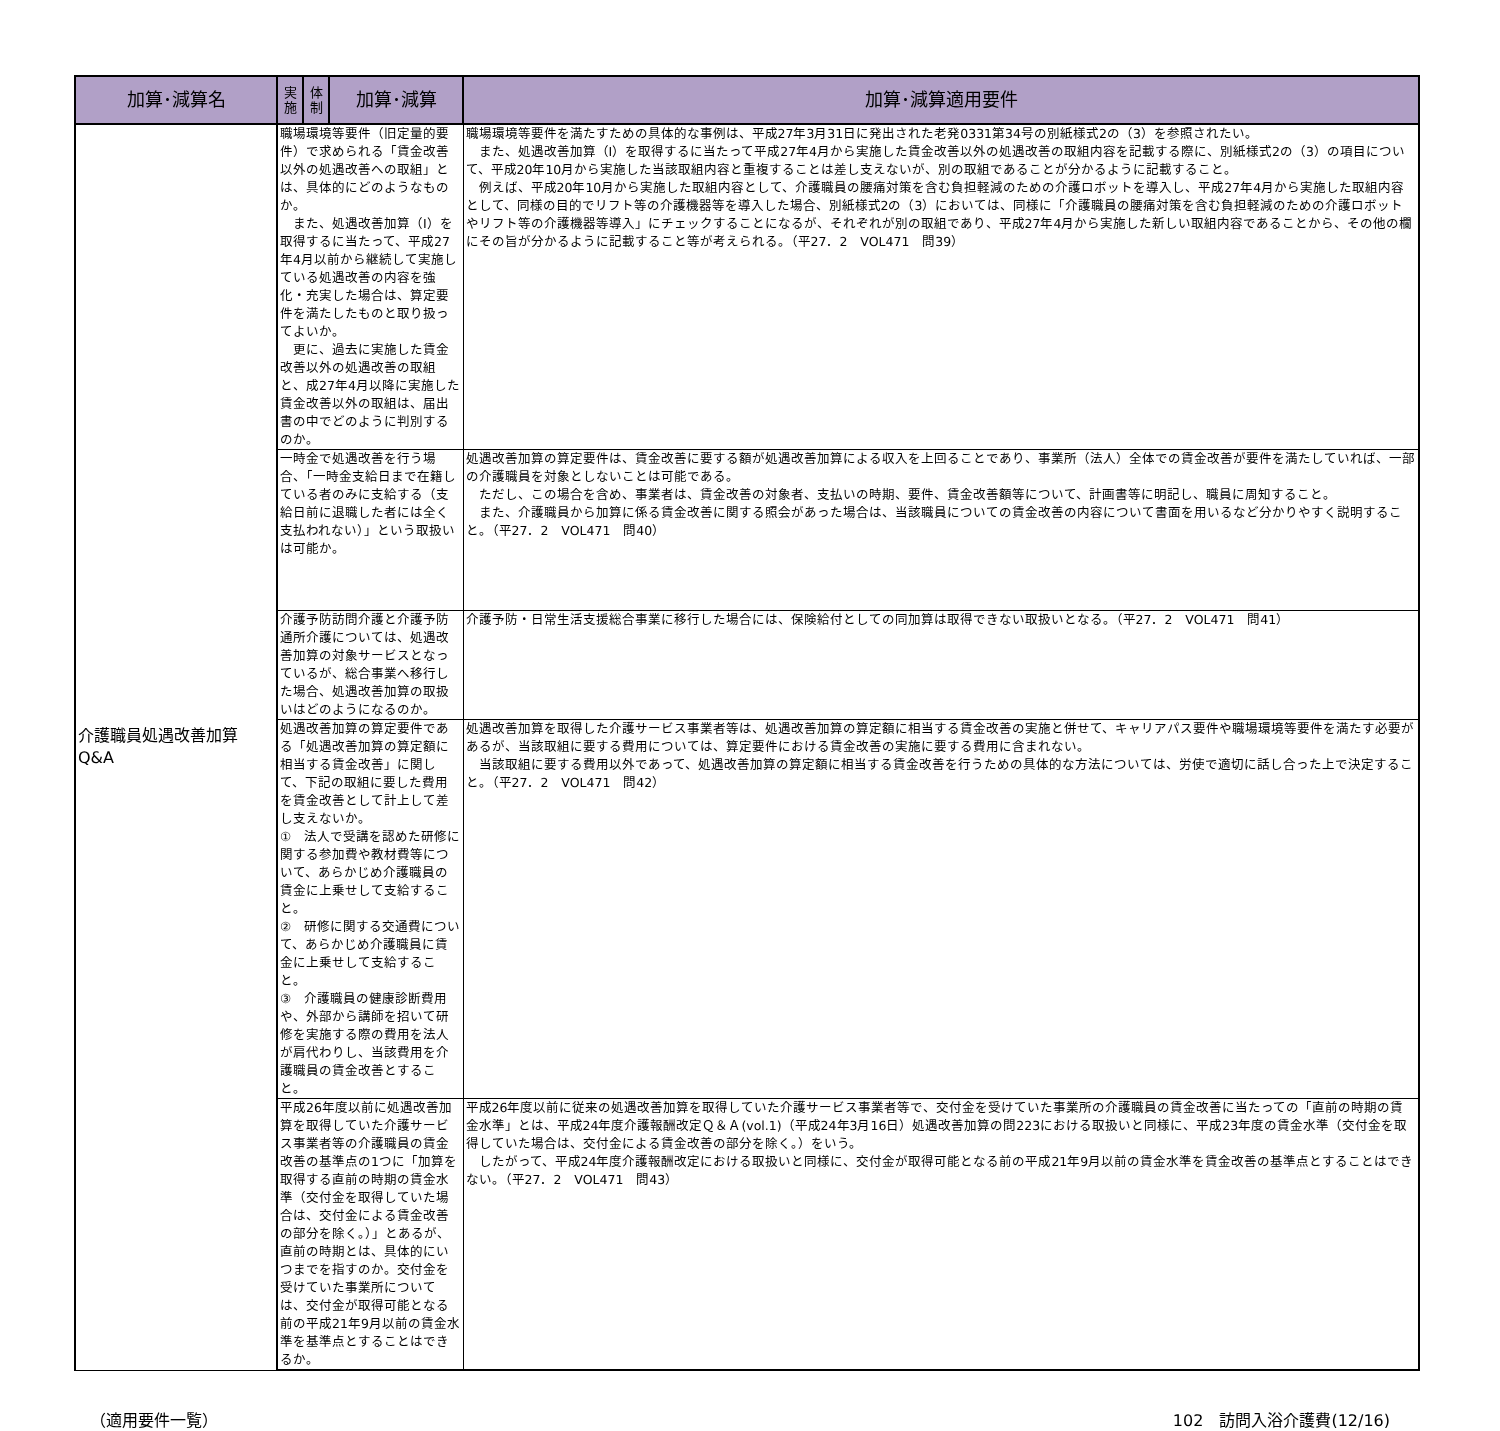| 加算･減算名 | 実 施 | 体 制 | 加算･減算 | 加算･減算適用要件 |
| --- | --- | --- | --- | --- |
| 介護職員処遇改善加算 Q&A | 職場環境等要件（旧定量的要件）で求められる「賃金改善以外の処遇改善への取組」とは、具体的にどのようなものか。 また、処遇改善加算（Ⅰ）を取得するに当たって、平成27年4月以前から継続して実施している処遇改善の内容を強化・充実した場合は、算定要件を満たしたものと取り扱ってよいか。 更に、過去に実施した賃金改善以外の処遇改善の取組と、成27年4月以降に実施した賃金改善以外の取組は、届出書の中でどのように判別するのか。 | | | 職場環境等要件を満たすための具体的な事例は、平成27年3月31日に発出された老発0331第34号の別紙様式2の（3）を参照されたい。 また、処遇改善加算（Ⅰ）を取得するに当たって平成27年4月から実施した賃金改善以外の処遇改善の取組内容を記載する際に、別紙様式2の（3）の項目について、平成20年10月から実施した当該取組内容と重複することは差し支えないが、別の取組であることが分かるように記載すること。 例えば、平成20年10月から実施した取組内容として、介護職員の腰痛対策を含む負担軽減のための介護ロボットを導入し、平成27年4月から実施した取組内容として、同様の目的でリフト等の介護機器等を導入した場合、別紙様式2の（3）においては、同様に「介護職員の腰痛対策を含む負担軽減のための介護ロボットやリフト等の介護機器等導入」にチェックすることになるが、それぞれが別の取組であり、平成27年4月から実施した新しい取組内容であることから、その他の欄にその旨が分かるように記載すること等が考えられる。（平27．2 VOL471 問39） |
| | 一時金で処遇改善を行う場合、「一時金支給日まで在籍している者のみに支給する（支給日前に退職した者には全く支払われない）」という取扱いは可能か。 | | | 処遇改善加算の算定要件は、賃金改善に要する額が処遇改善加算による収入を上回ることであり、事業所（法人）全体での賃金改善が要件を満たしていれば、一部の介護職員を対象としないことは可能である。 ただし、この場合を含め、事業者は、賃金改善の対象者、支払いの時期、要件、賃金改善額等について、計画書等に明記し、職員に周知すること。 また、介護職員から加算に係る賃金改善に関する照会があった場合は、当該職員についての賃金改善の内容について書面を用いるなど分かりやすく説明すること。（平27．2 VOL471 問40） |
| | 介護予防訪問介護と介護予防通所介護については、処遇改善加算の対象サービスとなっているが、総合事業へ移行した場合、処遇改善加算の取扱いはどのようになるのか。 | | | 介護予防・日常生活支援総合事業に移行した場合には、保険給付としての同加算は取得できない取扱いとなる。（平27．2 VOL471 問41） |
| | 処遇改善加算の算定要件である「処遇改善加算の算定額に相当する賃金改善」に関して、下記の取組に要した費用を賃金改善として計上して差し支えないか。 ① 法人で受講を認めた研修に関する参加費や教材費等について、あらかじめ介護職員の賃金に上乗せして支給すること。 ② 研修に関する交通費について、あらかじめ介護職員に賃金に上乗せして支給すること。 ③ 介護職員の健康診断費用や、外部から講師を招いて研修を実施する際の費用を法人が肩代わりし、当該費用を介護職員の賃金改善とすること。 | | | 処遇改善加算を取得した介護サービス事業者等は、処遇改善加算の算定額に相当する賃金改善の実施と併せて、キャリアパス要件や職場環境等要件を満たす必要があるが、当該取組に要する費用については、算定要件における賃金改善の実施に要する費用に含まれない。 当該取組に要する費用以外であって、処遇改善加算の算定額に相当する賃金改善を行うための具体的な方法については、労使で適切に話し合った上で決定すること。（平27．2 VOL471 問42） |
| | 平成26年度以前に処遇改善加算を取得していた介護サービス事業者等の介護職員の賃金改善の基準点の1つに「加算を取得する直前の時期の賃金水準（交付金を取得していた場合は、交付金による賃金改善の部分を除く。）」とあるが、直前の時期とは、具体的にいつまでを指すのか。交付金を受けていた事業所については、交付金が取得可能となる前の平成21年9月以前の賃金水準を基準点とすることはできるか。 | | | 平成26年度以前に従来の処遇改善加算を取得していた介護サービス事業者等で、交付金を受けていた事業所の介護職員の賃金改善に当たっての「直前の時期の賃金水準」とは、平成24年度介護報酬改定Ｑ＆Ａ(vol.1)（平成24年3月16日）処遇改善加算の問223における取扱いと同様に、平成23年度の賃金水準（交付金を取得していた場合は、交付金による賃金改善の部分を除く。）をいう。 したがって、平成24年度介護報酬改定における取扱いと同様に、交付金が取得可能となる前の平成21年9月以前の賃金水準を賃金改善の基準点とすることはできない。（平27．2 VOL471 問43） |
（適用要件一覧） 102　訪問入浴介護費(12/16)